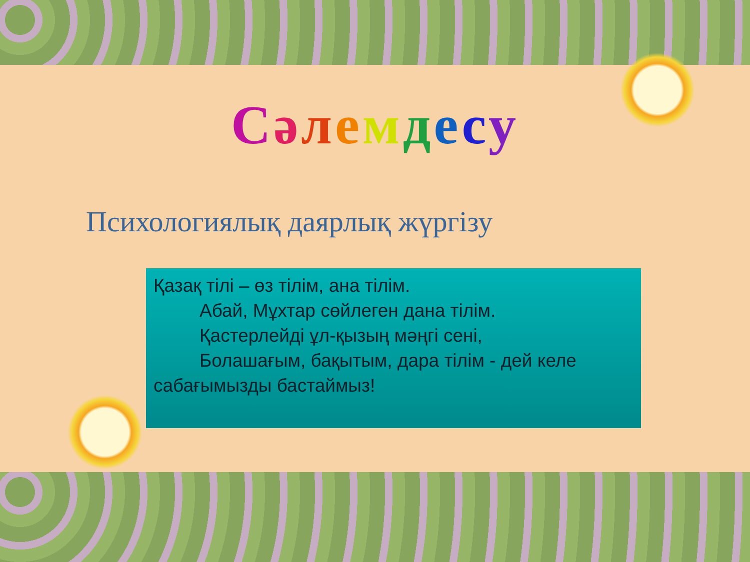Сәлемдесу
Психологиялық даярлық жүргізу
Қазақ тілі – өз тілім, ана тілім.
Абай, Мұхтар сөйлеген дана тілім.
Қастерлейді ұл-қызың мәңгі сені,
Болашағым, бақытым, дара тілім - дей келе
сабағымызды бастаймыз!